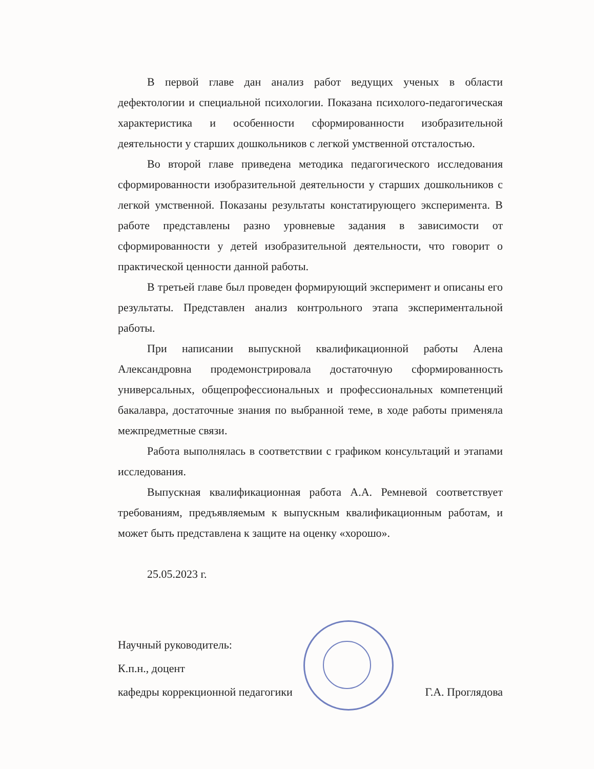В первой главе дан анализ работ ведущих ученых в области дефектологии и специальной психологии. Показана психолого-педагогическая характеристика и особенности сформированности изобразительной деятельности у старших дошкольников с легкой умственной отсталостью.
Во второй главе приведена методика педагогического исследования сформированности изобразительной деятельности у старших дошкольников с легкой умственной. Показаны результаты констатирующего эксперимента. В работе представлены разно уровневые задания в зависимости от сформированности у детей изобразительной деятельности, что говорит о практической ценности данной работы.
В третьей главе был проведен формирующий эксперимент и описаны его результаты. Представлен анализ контрольного этапа экспериментальной работы.
При написании выпускной квалификационной работы Алена Александровна продемонстрировала достаточную сформированность универсальных, общепрофессиональных и профессиональных компетенций бакалавра, достаточные знания по выбранной теме, в ходе работы применяла межпредметные связи.
Работа выполнялась в соответствии с графиком консультаций и этапами исследования.
Выпускная квалификационная работа А.А. Ремневой соответствует требованиям, предъявляемым к выпускным квалификационным работам, и может быть представлена к защите на оценку «хорошо».
25.05.2023 г.
Научный руководитель:
К.п.н., доцент
кафедры коррекционной педагогики Г.А. Проглядова